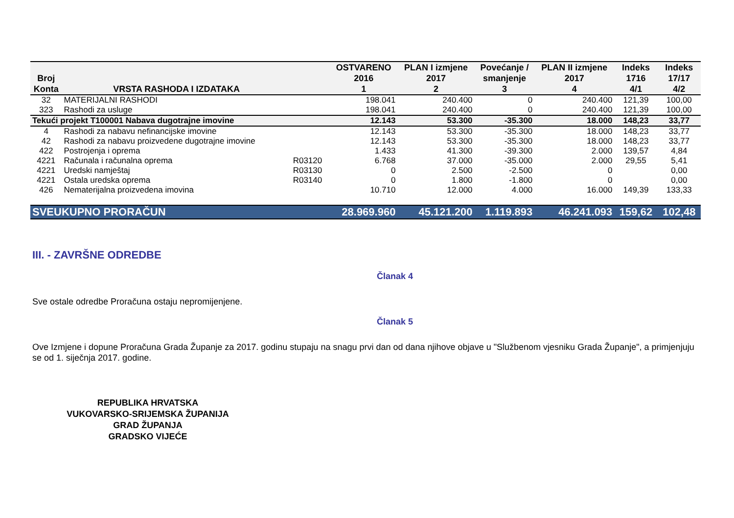| Broj Konta | VRSTA RASHODA I IZDATAKA | | OSTVARENO 2016 1 | PLAN I izmjene 2017 2 | Povećanje / smanjenje 3 | PLAN II izmjene 2017 4 | Indeks 1716 4/1 | Indeks 17/17 4/2 |
| --- | --- | --- | --- | --- | --- | --- | --- | --- |
| 32 | MATERIJALNI RASHODI | | 198.041 | 240.400 | 0 | 240.400 | 121,39 | 100,00 |
| 323 | Rashodi za usluge | | 198.041 | 240.400 | 0 | 240.400 | 121,39 | 100,00 |
| Tekući projekt T100001 Nabava dugotrajne imovine | | | 12.143 | 53.300 | -35.300 | 18.000 | 148,23 | 33,77 |
| 4 | Rashodi za nabavu nefinancijske imovine | | 12.143 | 53.300 | -35.300 | 18.000 | 148,23 | 33,77 |
| 42 | Rashodi za nabavu proizvedene dugotrajne imovine | | 12.143 | 53.300 | -35.300 | 18.000 | 148,23 | 33,77 |
| 422 | Postrojenja i oprema | | 1.433 | 41.300 | -39.300 | 2.000 | 139,57 | 4,84 |
| 4221 | Računala i računalna oprema | R03120 | 6.768 | 37.000 | -35.000 | 2.000 | 29,55 | 5,41 |
| 4221 | Uredski namještaj | R03130 | 0 | 2.500 | -2.500 | 0 | | 0,00 |
| 4221 | Ostala uredska oprema | R03140 | 0 | 1.800 | -1.800 | 0 | | 0,00 |
| 426 | Nematerijalna proizvedena imovina | | 10.710 | 12.000 | 4.000 | 16.000 | 149,39 | 133,33 |
| SVEUKUPNO PRORAČUN | | | 28.969.960 | 45.121.200 | 1.119.893 | 46.241.093 | 159,62 | 102,48 |
III. - ZAVRŠNE ODREDBE
Članak 4
Sve ostale odredbe Proračuna ostaju nepromijenjene.
Članak 5
Ove Izmjene i dopune Proračuna Grada Županje za 2017. godinu stupaju na snagu prvi dan od dana njihove objave u "Službenom vjesniku Grada Županje", a primjenjuju se od 1. siječnja 2017. godine.
REPUBLIKA HRVATSKA
VUKOVARSKO-SRIJEMSKA ŽUPANIJA
GRAD ŽUPANJA
GRADSKO VIJEĆE